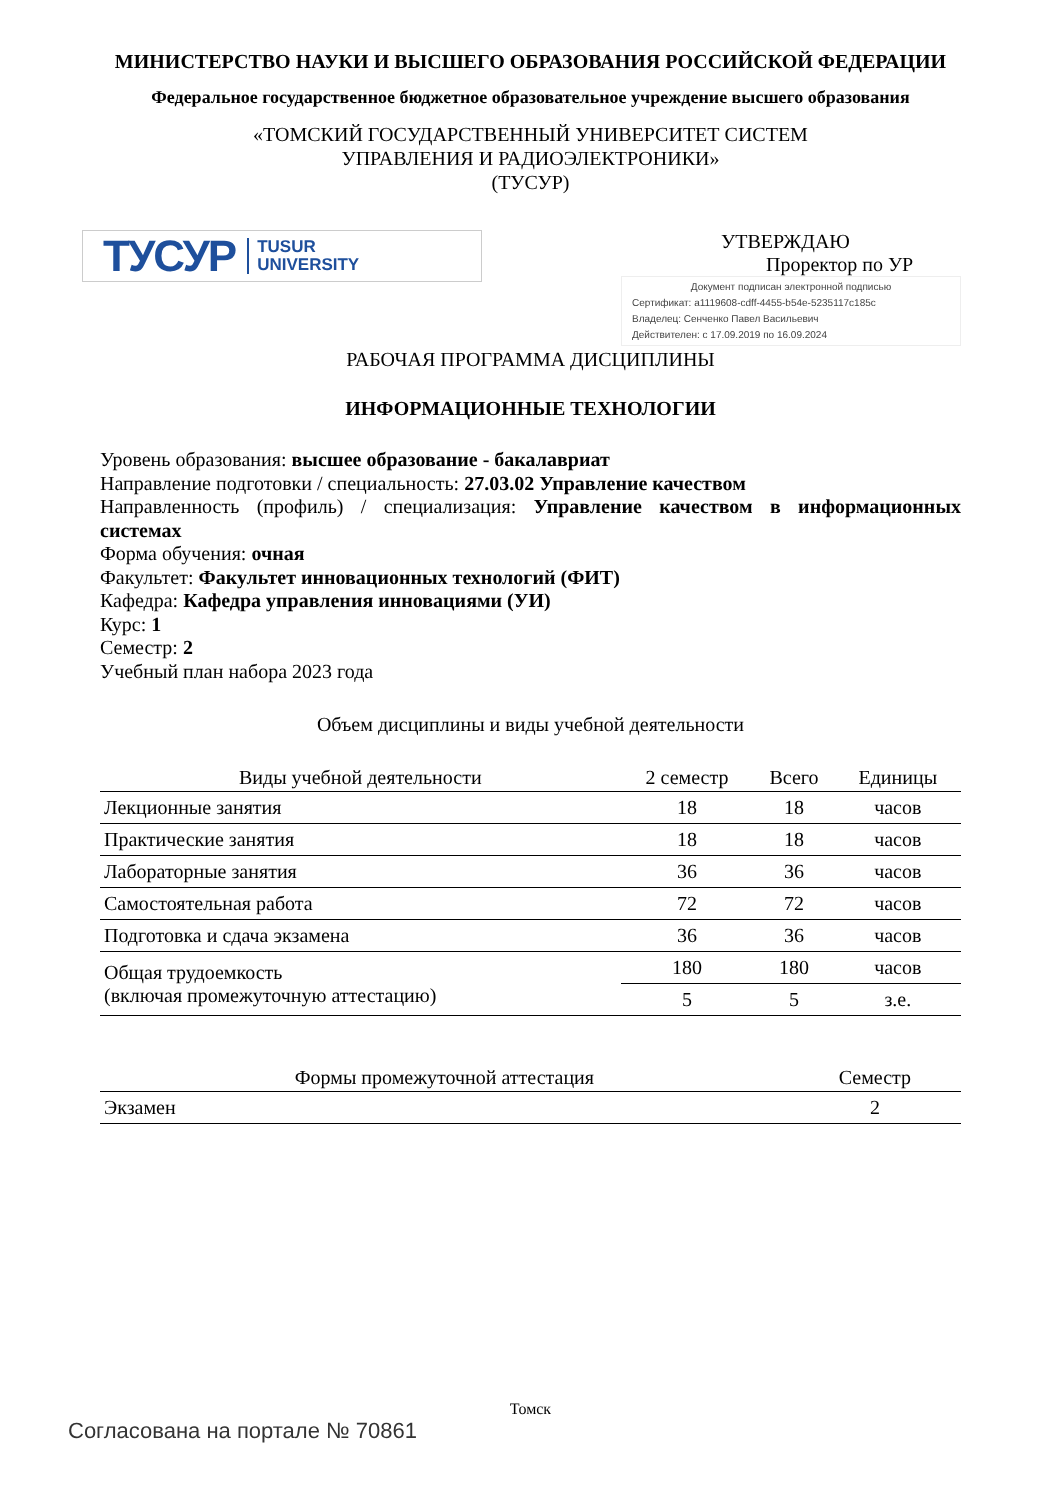МИНИСТЕРСТВО НАУКИ И ВЫСШЕГО ОБРАЗОВАНИЯ РОССИЙСКОЙ ФЕДЕРАЦИИ
Федеральное государственное бюджетное образовательное учреждение высшего образования
«ТОМСКИЙ ГОСУДАРСТВЕННЫЙ УНИВЕРСИТЕТ СИСТЕМ
УПРАВЛЕНИЯ И РАДИОЭЛЕКТРОНИКИ»
(ТУСУР)
ТУСУР TUSUR
UNIVERSITY
УТВЕРЖДАЮ
Проректор по УР
Документ подписан электронной подписью
Сертификат: a1119608-cdff-4455-b54e-5235117c185c
Владелец: Сенченко Павел Васильевич
Действителен: с 17.09.2019 по 16.09.2024
РАБОЧАЯ ПРОГРАММА ДИСЦИПЛИНЫ
ИНФОРМАЦИОННЫЕ ТЕХНОЛОГИИ
Уровень образования: высшее образование - бакалавриат
Направление подготовки / специальность: 27.03.02 Управление качеством
Направленность (профиль) / специализация: Управление качеством в информационных системах
Форма обучения: очная
Факультет: Факультет инновационных технологий (ФИТ)
Кафедра: Кафедра управления инновациями (УИ)
Курс: 1
Семестр: 2
Учебный план набора 2023 года
Объем дисциплины и виды учебной деятельности
| Виды учебной деятельности | 2 семестр | Всего | Единицы |
| --- | --- | --- | --- |
| Лекционные занятия | 18 | 18 | часов |
| Практические занятия | 18 | 18 | часов |
| Лабораторные занятия | 36 | 36 | часов |
| Самостоятельная работа | 72 | 72 | часов |
| Подготовка и сдача экзамена | 36 | 36 | часов |
| Общая трудоемкость (включая промежуточную аттестацию) | 180 | 180 | часов |
| | 5 | 5 | з.е. |
| Формы промежуточной аттестация | Семестр |
| --- | --- |
| Экзамен | 2 |
Томск
Согласована на портале № 70861